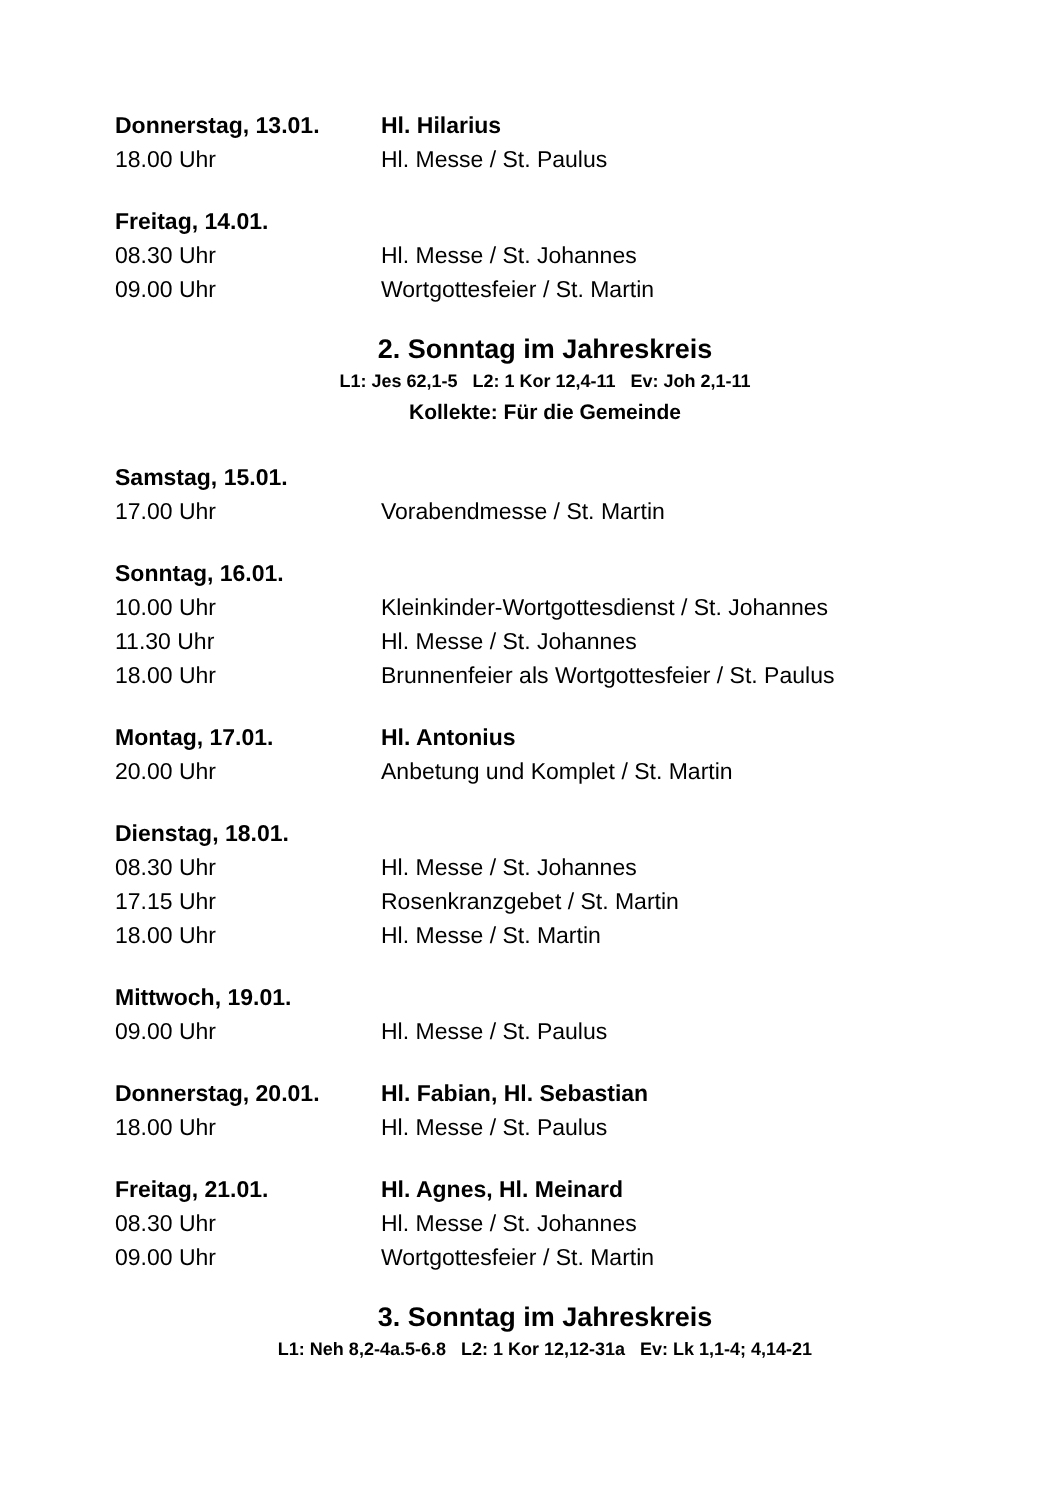Donnerstag, 13.01. Hl. Hilarius
18.00 Uhr Hl. Messe / St. Paulus
Freitag, 14.01.
08.30 Uhr Hl. Messe / St. Johannes
09.00 Uhr Wortgottesfeier / St. Martin
2. Sonntag im Jahreskreis
L1: Jes 62,1-5 L2: 1 Kor 12,4-11 Ev: Joh 2,1-11
Kollekte: Für die Gemeinde
Samstag, 15.01.
17.00 Uhr Vorabendmesse / St. Martin
Sonntag, 16.01.
10.00 Uhr Kleinkinder-Wortgottesdienst / St. Johannes
11.30 Uhr Hl. Messe / St. Johannes
18.00 Uhr Brunnenfeier als Wortgottesfeier / St. Paulus
Montag, 17.01. Hl. Antonius
20.00 Uhr Anbetung und Komplet / St. Martin
Dienstag, 18.01.
08.30 Uhr Hl. Messe / St. Johannes
17.15 Uhr Rosenkranzgebet / St. Martin
18.00 Uhr Hl. Messe / St. Martin
Mittwoch, 19.01.
09.00 Uhr Hl. Messe / St. Paulus
Donnerstag, 20.01. Hl. Fabian, Hl. Sebastian
18.00 Uhr Hl. Messe / St. Paulus
Freitag, 21.01. Hl. Agnes, Hl. Meinard
08.30 Uhr Hl. Messe / St. Johannes
09.00 Uhr Wortgottesfeier / St. Martin
3. Sonntag im Jahreskreis
L1: Neh 8,2-4a.5-6.8 L2: 1 Kor 12,12-31a Ev: Lk 1,1-4; 4,14-21